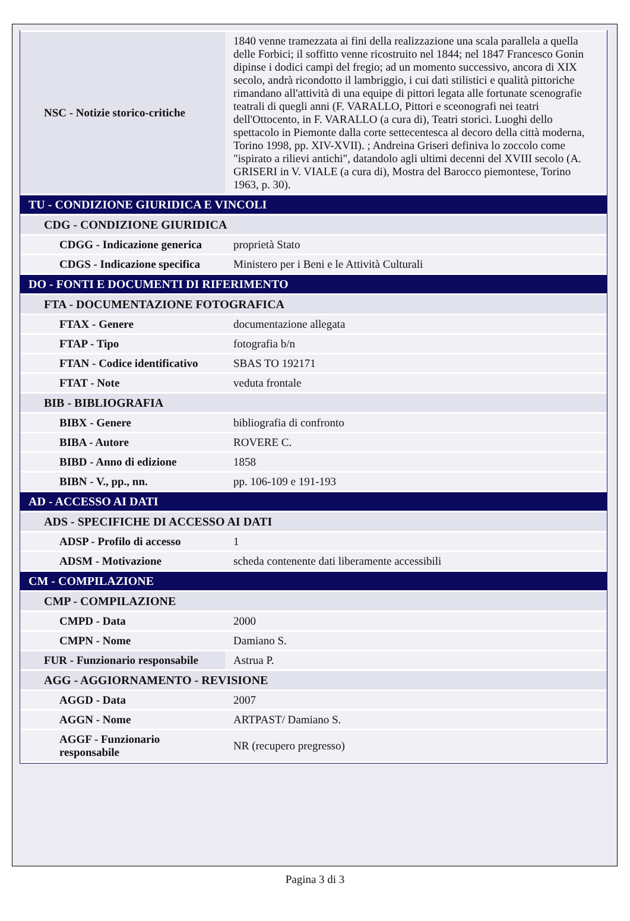| NSC - Notizie storico-critiche | 1840 venne tramezzata ai fini della realizzazione una scala parallela a quella delle Forbici; il soffitto venne ricostruito nel 1844; nel 1847 Francesco Gonin dipinse i dodici campi del fregio; ad un momento successivo, ancora di XIX secolo, andrà ricondotto il lambriggio, i cui dati stilistici e qualità pittoriche rimandano all'attività di una equipe di pittori legata alle fortunate scenografie teatrali di quegli anni (F. VARALLO, Pittori e sceonografi nei teatri dell'Ottocento, in F. VARALLO (a cura di), Teatri storici. Luoghi dello spettacolo in Piemonte dalla corte settecentesca al decoro della città moderna, Torino 1998, pp. XIV-XVII). ; Andreina Griseri definiva lo zoccolo come "ispirato a rilievi antichi", datandolo agli ultimi decenni del XVIII secolo (A. GRISERI in V. VIALE (a cura di), Mostra del Barocco piemontese, Torino 1963, p. 30). |
| TU - CONDIZIONE GIURIDICA E VINCOLI | |
| CDG - CONDIZIONE GIURIDICA | |
| CDGG - Indicazione generica | proprietà Stato |
| CDGS - Indicazione specifica | Ministero per i Beni e le Attività Culturali |
| DO - FONTI E DOCUMENTI DI RIFERIMENTO | |
| FTA - DOCUMENTAZIONE FOTOGRAFICA | |
| FTAX - Genere | documentazione allegata |
| FTAP - Tipo | fotografia b/n |
| FTAN - Codice identificativo | SBAS TO 192171 |
| FTAT - Note | veduta frontale |
| BIB - BIBLIOGRAFIA | |
| BIBX - Genere | bibliografia di confronto |
| BIBA - Autore | ROVERE C. |
| BIBD - Anno di edizione | 1858 |
| BIBN - V., pp., nn. | pp. 106-109 e 191-193 |
| AD - ACCESSO AI DATI | |
| ADS - SPECIFICHE DI ACCESSO AI DATI | |
| ADSP - Profilo di accesso | 1 |
| ADSM - Motivazione | scheda contenente dati liberamente accessibili |
| CM - COMPILAZIONE | |
| CMP - COMPILAZIONE | |
| CMPD - Data | 2000 |
| CMPN - Nome | Damiano S. |
| FUR - Funzionario responsabile | Astrua P. |
| AGG - AGGIORNAMENTO - REVISIONE | |
| AGGD - Data | 2007 |
| AGGN - Nome | ARTPAST/ Damiano S. |
| AGGF - Funzionario responsabile | NR (recupero pregresso) |
Pagina 3 di 3